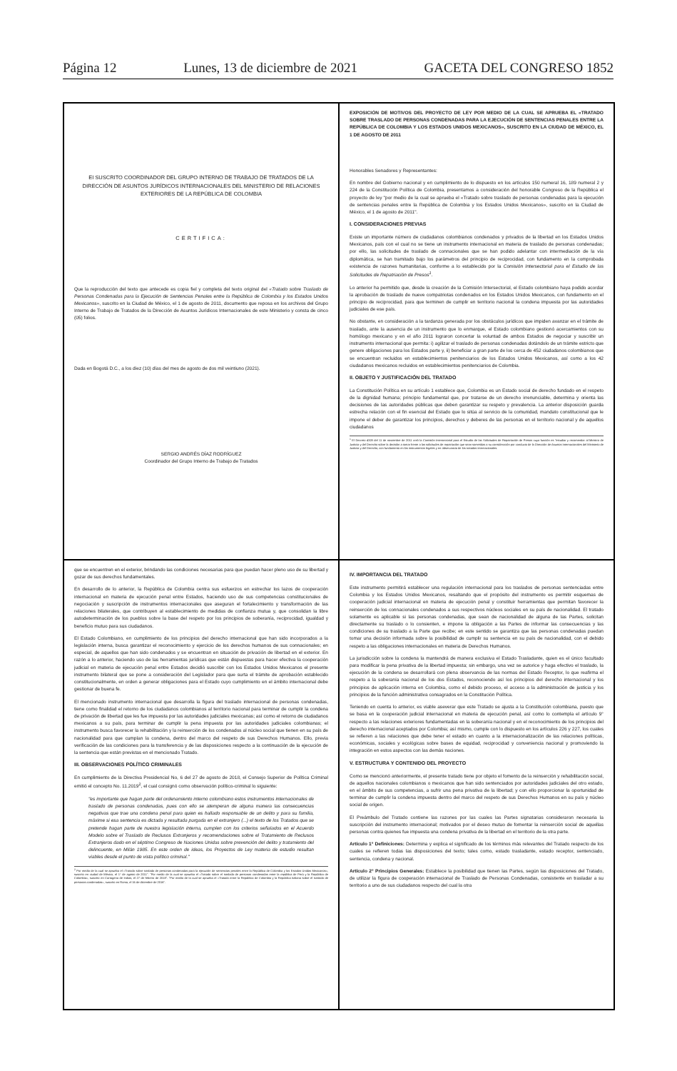Página 12 Lunes, 13 de diciembre de 2021 GACETA DEL CONGRESO 1852
EI SUSCRITO COORDINADOR DEL GRUPO INTERNO DE TRABAJO DE TRATADOS DE LA DIRECCIÓN DE ASUNTOS JURÍDICOS INTERNACIONALES DEL MINISTERIO DE RELACIONES EXTERIORES DE LA REPÚBLICA DE COLOMBIA
CERTIFICA:
Que la reproducción del texto que antecede es copia fiel y completa del texto original del «Tratado sobre Traslado de Personas Condenadas para la Ejecución de Sentencias Penales entre la República de Colombia y los Estados Unidos Mexicanos», suscrito en la Ciudad de México, el 1 de agosto de 2011, documento que reposa en los archivos del Grupo Interno de Trabajo de Tratados de la Dirección de Asuntos Jurídicos Internacionales de este Ministerio y consta de cinco (05) folios.
Dada en Bogotá D.C., a los diez (10) días del mes de agosto de dos mil veintiuno (2021).
SERGIO ANDRÉS DÍAZ RODRÍGUEZ
Coordinador del Grupo Interno de Trabajo de Tratados
EXPOSICIÓN DE MOTIVOS DEL PROYECTO DE LEY POR MEDIO DE LA CUAL SE APRUEBA EL «TRATADO SOBRE TRASLADO DE PERSONAS CONDENADAS PARA LA EJECUCIÓN DE SENTENCIAS PENALES ENTRE LA REPÚBLICA DE COLOMBIA Y LOS ESTADOS UNIDOS MEXICANOS», SUSCRITO EN LA CIUDAD DE MÉXICO, EL 1 DE AGOSTO DE 2011
Honorables Senadores y Representantes:
En nombre del Gobierno nacional y en cumplimiento de lo dispuesto en los artículos 150 numeral 16, 189 numeral 2 y 224 de la Constitución Política de Colombia, presentamos a consideración del honorable Congreso de la República el proyecto de ley "por medio de la cual se aprueba el «Tratado sobre traslado de personas condenadas para la ejecución de sentencias penales entre la República de Colombia y los Estados Unidos Mexicanos», suscrito en la Ciudad de México, el 1 de agosto de 2011".
I. CONSIDERACIONES PREVIAS
Existe un importante número de ciudadanos colombianos condenados y privados de la libertad en los Estados Unidos Mexicanos, país con el cual no se tiene un instrumento internacional en materia de traslado de personas condenadas; por ello, las solicitudes de traslado de connacionales que se han podido adelantar con intermediación de la vía diplomática, se han tramitado bajo los parámetros del principio de reciprocidad, con fundamento en la comprobada existencia de razones humanitarias, conforme a lo establecido por la Comisión Intersectorial para el Estudio de las Solicitudes de Repatriación de Presos<sup>1</sup>.
Lo anterior ha permitido que, desde la creación de la Comisión Intersectorial, el Estado colombiano haya podido acordar la aprobación de traslado de nueve compatriotas condenados en los Estados Unidos Mexicanos, con fundamento en el principio de reciprocidad, para que terminen de cumplir en territorio nacional la condena impuesta por las autoridades judiciales de ese país.
No obstante, en consideración a la tardanza generada por los obstáculos jurídicos que impiden avanzar en el trámite de traslado, ante la ausencia de un instrumento que lo enmarque, el Estado colombiano gestionó acercamientos con su homólogo mexicano y en el año 2011 lograron concertar la voluntad de ambos Estados de negociar y suscribir un instrumento internacional que permita: i) agilizar el traslado de personas condenadas dotándolo de un trámite estricto que genere obligaciones para los Estados parte y, ii) beneficiar a gran parte de los cerca de 452 ciudadanos colombianos que se encuentran recluidos en establecimientos penitenciarios de los Estados Unidos Mexicanos, así como a los 42 ciudadanos mexicanos recluidos en establecimientos penitenciarios de Colombia.
II. OBJETO Y JUSTIFICACIÓN DEL TRATADO
La Constitución Política en su artículo 1 establece que, Colombia es un Estado social de derecho fundado en el respeto de la dignidad humana; principio fundamental que, por tratarse de un derecho irrenunciable, determina y orienta las decisiones de las autoridades públicas que deben garantizar su respeto y prevalencia. La anterior disposición guarda estrecha relación con el fin esencial del Estado que lo sitúa al servicio de la comunidad, mandato constitucional que le impone el deber de garantizar los principios, derechos y deberes de las personas en el territorio nacional y de aquellos ciudadanos
<sup>1</sup> El Decreto 4328 del 11 de noviembre de 2011 creó la Comisión Intersectorial para el Estudio de las Solicitudes de Repatriación de Presos cuya función es "estudiar y recomendar al Ministro de Justicia y del Derecho sobre la decisión a tomar frente a las solicitudes de repatriación que sean sometidas a su consideración por conducto de la Dirección de Asuntos Internacionales del Ministerio de Justicia y del Derecho, con fundamento en los instrumentos legales y en observancia de los tratados internacionales.
que se encuentren en el exterior, brindando las condiciones necesarias para que puedan hacer pleno uso de su libertad y gozar de sus derechos fundamentales.
En desarrollo de lo anterior, la República de Colombia centra sus esfuerzos en estrechar los lazos de cooperación internacional en materia de ejecución penal entre Estados, haciendo uso de sus competencias constitucionales de negociación y suscripción de instrumentos internacionales que aseguran el fortalecimiento y transformación de las relaciones bilaterales, que contribuyen al establecimiento de medidas de confianza mutua y, que consolidan la libre autodeterminación de los pueblos sobre la base del respeto por los principios de soberanía, reciprocidad, igualdad y beneficio mutuo para sus ciudadanos.
El Estado Colombiano, en cumplimiento de los principios del derecho internacional que han sido incorporados a la legislación interna, busca garantizar el reconocimiento y ejercicio de los derechos humanos de sus connacionales; en especial, de aquellos que han sido condenados y se encuentran en situación de privación de libertad en el exterior. En razón a lo anterior, haciendo uso de las herramientas jurídicas que están dispuestas para hacer efectiva la cooperación judicial en materia de ejecución penal entre Estados decidió suscribir con los Estados Unidos Mexicanos el presente instrumento bilateral que se pone a consideración del Legislador para que surta el trámite de aprobación establecido constitucionalmente, en orden a generar obligaciones para el Estado cuyo cumplimiento en el ámbito internacional debe gestionar de buena fe.
El mencionado instrumento internacional que desarrolla la figura del traslado internacional de personas condenadas, tiene como finalidad el retorno de los ciudadanos colombianos al territorio nacional para terminar de cumplir la condena de privación de libertad que les fue impuesta por las autoridades judiciales mexicanas; así como el retorno de ciudadanos mexicanos a su país, para terminar de cumplir la pena impuesta por las autoridades judiciales colombianas; el instrumento busca favorecer la rehabilitación y la reinserción de los condenados al núcleo social que tienen en su país de nacionalidad para que cumplan la condena, dentro del marco del respeto de sus Derechos Humanos. Ello, previa verificación de las condiciones para la transferencia y de las disposiciones respecto a la continuación de la ejecución de la sentencia que están previstas en el mencionado Tratado.
III. OBSERVACIONES POLÍTICO CRIMINALES
En cumplimiento de la Directiva Presidencial No, 6 del 27 de agosto de 2018, el Consejo Superior de Política Criminal emitió el concepto No. 11.2019<sup>2</sup>, el cual consignó como observación político-criminal lo siguiente:
"es importante que hagan parte del ordenamiento interno colombiano estos instrumentos internacionales de traslado de personas condenadas, pues con ello se atemperan de alguna manera las consecuencias negativas que trae una condena penal para quien es hallado responsable de un delito y para su familia, máxime si esa sentencia es dictada y resultada purgada en el extranjero (...) el texto de los Tratados que se pretende hagan parte de nuestra legislación interna, cumplen con los criterios señalados en el Acuerdo Modelo sobre el Traslado de Reclusos Extranjeros y recomendaciones sobre el Tratamiento de Reclusos Extranjeros dado en el séptimo Congreso de Naciones Unidas sobre prevención del delito y tratamiento del delincuente, en Milán 1985. En este orden de ideas, los Proyectos de Ley materia de estudio resultan viables desde el punto de vista político criminal."
<sup>2</sup> Por medio de la cual se aprueba el «Tratado sobre traslado de personas condenadas para la ejecución de sentencias penales entre la República de Colombia y los Estados Unidos Mexicanos», suscrito en ciudad de México, el 1° de agosto de 2011". "Por medio de la cual se aprueba el «Tratado sobre el traslado de personas condenadas entre la república de Perú y la República de Colombia», suscrito en Cartagena de Indias, el 27 de febrero de 2018". "Por medio de la cual se aprueba el «Tratado entre la República de Colombia y la República italiana sobre el traslado de personas condenadas», suscrito en Roma, el 16 de diciembre de 2016".
IV. IMPORTANCIA DEL TRATADO
Este instrumento permitirá establecer una regulación internacional para los traslados de personas sentenciadas entre Colombia y los Estados Unidos Mexicanos, resaltando que el propósito del instrumento es permitir esquemas de cooperación judicial internacional en materia de ejecución penal y constituir herramientas que permitan favorecer la reinserción de los connacionales condenados a sus respectivos núcleos sociales en su país de nacionalidad. El tratado solamente es aplicable si las personas condenadas, que sean de nacionalidad de alguna de las Partes, solicitan directamente su traslado o lo consienten, e impone la obligación a las Partes de informar las consecuencias y las condiciones de su traslado a la Parte que recibe; en este sentido se garantiza que las personas condenadas puedan tomar una decisión informada sobre la posibilidad de cumplir su sentencia en su país de nacionalidad, con el debido respeto a las obligaciones internacionales en materia de Derechos Humanos.
La jurisdicción sobre la condena la mantendrá de manera exclusiva el Estado Trasladante, quien es el único facultado para modificar la pena privativa de la libertad impuesta; sin embargo, una vez se autorice y haga efectivo el traslado, la ejecución de la condena se desarrollará con plena observancia de las normas del Estado Receptor, lo que reafirma el respeto a la soberanía nacional de los dos Estados, reconociendo así los principios del derecho internacional y los principios de aplicación interna en Colombia, como el debido proceso, el acceso a la administración de justicia y los principios de la función administrativa consagrados en la Constitución Política.
Teniendo en cuenta lo anterior, es viable aseverar que este Tratado se ajusta a la Constitución colombiana, puesto que se basa en la cooperación judicial internacional en materia de ejecución penal, así como lo contempla el artículo 9° respecto a las relaciones exteriores fundamentadas en la soberanía nacional y en el reconocimiento de los principios del derecho internacional aceptados por Colombia; así mismo, cumple con lo dispuesto en los artículos 226 y 227, los cuales se refieren a las relaciones que debe tener el estado en cuanto a la internacionalización de las relaciones políticas, económicas, sociales y ecológicas sobre bases de equidad, reciprocidad y conveniencia nacional y promoviendo la integración en estos aspectos con las demás naciones.
V. ESTRUCTURA Y CONTENIDO DEL PROYECTO
Como se mencionó anteriormente, el presente tratado tiene por objeto el fomento de la reinserción y rehabilitación social, de aquellos nacionales colombianos o mexicanos que han sido sentenciados por autoridades judiciales del otro estado, en el ámbito de sus competencias, a sufrir una pena privativa de la libertad; y con ello proporcionar la oportunidad de terminar de cumplir la condena impuesta dentro del marco del respeto de sus Derechos Humanos en su país y núcleo social de origen.
El Preámbulo del Tratado contiene las razones por las cuales las Partes signatarias consideraron necesaria la suscripción del instrumento internacional; motivados por el deseo mutuo de fomentar la reinserción social de aquellas personas contra quienes fue impuesta una condena privativa de la libertad en el territorio de la otra parte.
Artículo 1° Definiciones: Determina y explica el significado de los términos más relevantes del Tratado respecto de los cuales se refieren todas las disposiciones del texto; tales como, estado trasladante, estado receptor, sentenciado, sentencia, condena y nacional.
Artículo 2° Principios Generales: Establece la posibilidad que tienen las Partes, según las disposiciones del Tratado, de utilizar la figura de cooperación internacional de Traslado de Personas Condenadas, consistente en trasladar a su territorio a uno de sus ciudadanos respecto del cual la otra